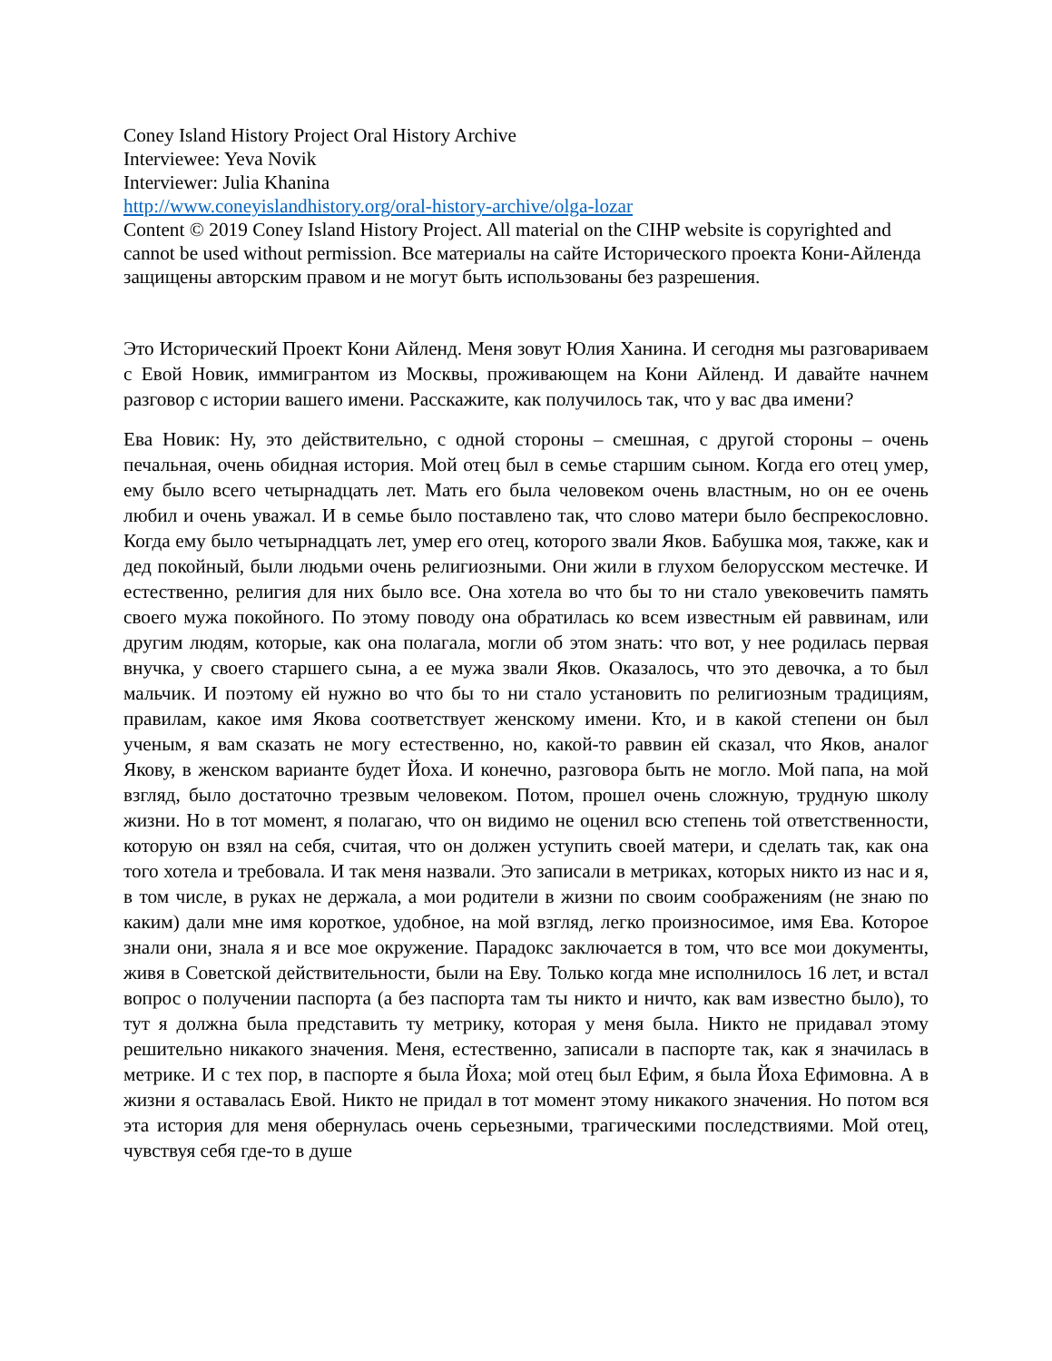Coney Island History Project Oral History Archive
Interviewee: Yeva Novik
Interviewer: Julia Khanina
http://www.coneyislandhistory.org/oral-history-archive/olga-lozar
Content © 2019 Coney Island History Project. All material on the CIHP website is copyrighted and cannot be used without permission. Все материалы на сайте Исторического проекта Кони-Айленда защищены авторским правом и не могут быть использованы без разрешения.
Это Исторический Проект Кони Айленд. Меня зовут Юлия Ханина. И сегодня мы разговариваем с Евой Новик, иммигрантом из Москвы, проживающем на Кони Айленд. И давайте начнем разговор с истории вашего имени. Расскажите, как получилось так, что у вас два имени?
Ева Новик: Ну, это действительно, с одной стороны – смешная, с другой стороны – очень печальная, очень обидная история. Мой отец был в семье старшим сыном. Когда его отец умер, ему было всего четырнадцать лет. Мать его была человеком очень властным, но он ее очень любил и очень уважал. И в семье было поставлено так, что слово матери было беспрекословно. Когда ему было четырнадцать лет, умер его отец, которого звали Яков. Бабушка моя, также, как и дед покойный, были людьми очень религиозными. Они жили в глухом белорусском местечке. И естественно, религия для них было все. Она хотела во что бы то ни стало увековечить память своего мужа покойного. По этому поводу она обратилась ко всем известным ей раввинам, или другим людям, которые, как она полагала, могли об этом знать: что вот, у нее родилась первая внучка, у своего старшего сына, а ее мужа звали Яков. Оказалось, что это девочка, а то был мальчик. И поэтому ей нужно во что бы то ни стало установить по религиозным традициям, правилам, какое имя Якова соответствует женскому имени. Кто, и в какой степени он был ученым, я вам сказать не могу естественно, но, какой-то раввин ей сказал, что Яков, аналог Якову, в женском варианте будет Йоха. И конечно, разговора быть не могло. Мой папа, на мой взгляд, было достаточно трезвым человеком. Потом, прошел очень сложную, трудную школу жизни. Но в тот момент, я полагаю, что он видимо не оценил всю степень той ответственности, которую он взял на себя, считая, что он должен уступить своей матери, и сделать так, как она того хотела и требовала. И так меня назвали. Это записали в метриках, которых никто из нас и я, в том числе, в руках не держала, а мои родители в жизни по своим соображениям (не знаю по каким) дали мне имя короткое, удобное, на мой взгляд, легко произносимое, имя Ева. Которое знали они, знала я и все мое окружение. Парадокс заключается в том, что все мои документы, живя в Советской действительности, были на Еву. Только когда мне исполнилось 16 лет, и встал вопрос о получении паспорта (а без паспорта там ты никто и ничто, как вам известно было), то тут я должна была представить ту метрику, которая у меня была. Никто не придавал этому решительно никакого значения. Меня, естественно, записали в паспорте так, как я значилась в метрике. И с тех пор, в паспорте я была Йоха; мой отец был Ефим, я была Йоха Ефимовна. А в жизни я оставалась Евой. Никто не придал в тот момент этому никакого значения. Но потом вся эта история для меня обернулась очень серьезными, трагическими последствиями. Мой отец, чувствуя себя где-то в душе